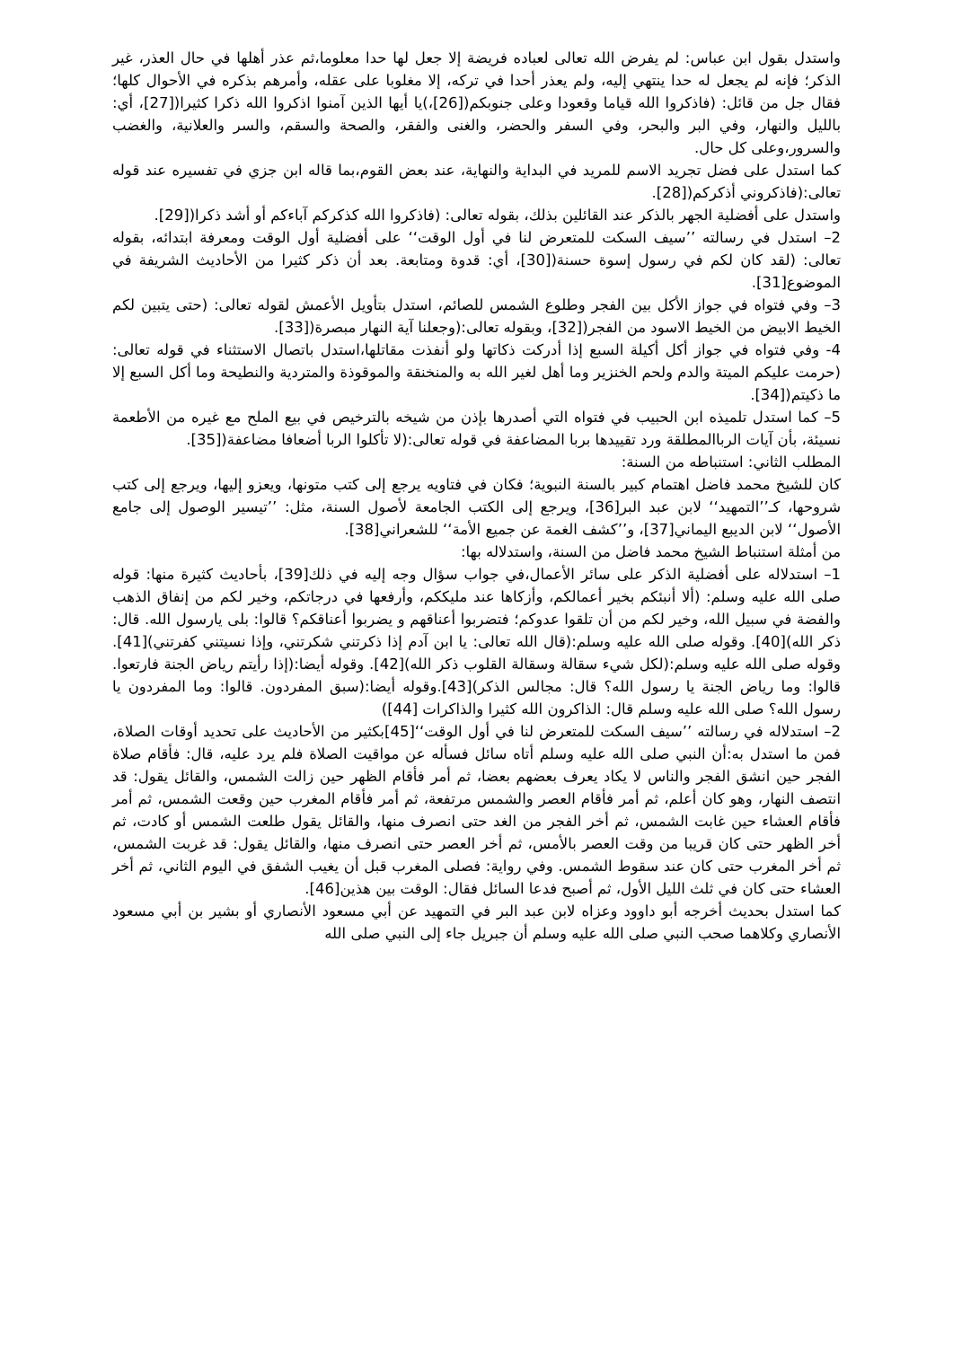واستدل بقول ابن عباس: لم يفرض الله تعالى لعباده فريضة إلا جعل لها حدا معلوما،ثم عذر أهلها في حال العذر، غير الذكر؛ فإنه لم يجعل له حدا ينتهي إليه، ولم يعذر أحدا في تركه، إلا مغلوبا على عقله، وأمرهم بذكره في الأحوال كلها؛ فقال جل من قائل: (فاذكروا الله قياما وقعودا وعلى جنوبكم([26]،)يا أيها الذين آمنوا اذكروا الله ذكرا كثيرا([27]، أي: بالليل والنهار، وفي البر والبحر، وفي السفر والحضر، والغنى والفقر، والصحة والسقم، والسر والعلانية، والغضب والسرور،وعلى كل حال.
كما استدل على فضل تجريد الاسم للمريد في البداية والنهاية، عند بعض القوم،بما قاله ابن جزي في تفسيره عند قوله تعالى:(فاذكروني أذكركم([28].
واستدل على أفضلية الجهر بالذكر عند القائلين بذلك، بقوله تعالى: (فاذكروا الله كذكركم آباءكم أو أشد ذكرا([29].
2– استدل في رسالته ’’سيف السكت للمتعرض لنا في أول الوقت‘‘ على أفضلية أول الوقت ومعرفة ابتدائه، بقوله تعالى: (لقد كان لكم في رسول إسوة حسنة([30]، أي: قدوة ومتابعة. بعد أن ذكر كثيرا من الأحاديث الشريفة في الموضوع[31].
3– وفي فتواه في جواز الأكل بين الفجر وطلوع الشمس للصائم، استدل بتأويل الأعمش لقوله تعالى: (حتى يتبين لكم الخيط الابيض من الخيط الاسود من الفجر([32]، وبقوله تعالى:(وجعلنا آية النهار مبصرة([33].
4- وفي فتواه في جواز أكل أكيلة السبع إذا أدركت ذكاتها ولو أنفذت مقاتلها،استدل باتصال الاستثناء في قوله تعالى: (حرمت عليكم الميتة والدم ولحم الخنزير وما أهل لغير الله به والمنخنقة والموقوذة والمتردية والنطيحة وما أكل السبع إلا ما ذكيتم([34].
5– كما استدل تلميذه ابن الحبيب في فتواه التي أصدرها بإذن من شيخه بالترخيص في بيع الملح مع غيره من الأطعمة نسيئة، بأن آيات الرباالمطلقة ورد تقييدها بربا المضاعفة في قوله تعالى:(لا تأكلوا الربا أضعافا مضاعفة([35].
المطلب الثاني: استنباطه من السنة:
كان للشيخ محمد فاضل اهتمام كبير بالسنة النبوية؛ فكان في فتاويه يرجع إلى كتب متونها، ويعزو إليها، ويرجع إلى كتب شروحها، كـ’’التمهيد‘‘ لابن عبد البر[36]، ويرجع إلى الكتب الجامعة لأصول السنة، مثل: ’’تيسير الوصول إلى جامع الأصول‘‘ لابن الديبع اليماني[37]، و’’كشف الغمة عن جميع الأمة‘‘ للشعراني[38].
من أمثلة استنباط الشيخ محمد فاضل من السنة، واستدلاله بها:
1– استدلاله على أفضلية الذكر على سائر الأعمال،في جواب سؤال وجه إليه في ذلك[39]، بأحاديث كثيرة منها: قوله صلى الله عليه وسلم: (ألا أنبئكم بخير أعمالكم، وأزكاها عند مليككم، وأرفعها في درجاتكم، وخير لكم من إنفاق الذهب والفضة في سبيل الله، وخير لكم من أن تلقوا عدوكم؛ فتضربوا أعناقهم و يضربوا أعناقكم؟ قالوا: بلى يارسول الله. قال: ذكر الله)[40]. وقوله صلى الله عليه وسلم:(قال الله تعالى: يا ابن آدم إذا ذكرتني شكرتني، وإذا نسيتني كفرتني)[41]. وقوله صلى الله عليه وسلم:(لكل شيء سقالة وسقالة القلوب ذكر الله)[42]. وقوله أيضا:(إذا رأيتم رياض الجنة فارتعوا. قالوا: وما رياض الجنة يا رسول الله؟ قال: مجالس الذكر)[43].وقوله أيضا:(سبق المفردون. قالوا: وما المفردون يا رسول الله؟ صلى الله عليه وسلم قال: الذاكرون الله كثيرا والذاكرات [44])
2– استدلاله في رسالته ’’سيف السكت للمتعرض لنا في أول الوقت‘‘[45]بكثير من الأحاديث على تحديد أوقات الصلاة، فمن ما استدل به:أن النبي صلى الله عليه وسلم أتاه سائل فسأله عن مواقيت الصلاة فلم يرد عليه، قال: فأقام صلاة الفجر حين انشق الفجر والناس لا يكاد يعرف بعضهم بعضا، ثم أمر فأقام الظهر حين زالت الشمس، والقائل يقول: قد انتصف النهار، وهو كان أعلم، ثم أمر فأقام العصر والشمس مرتفعة، ثم أمر فأقام المغرب حين وقعت الشمس، ثم أمر فأقام العشاء حين غابت الشمس، ثم أخر الفجر من الغد حتى انصرف منها، والقائل يقول طلعت الشمس أو كادت، ثم أخر الظهر حتى كان قريبا من وقت العصر بالأمس، ثم أخر العصر حتى انصرف منها، والقائل يقول: قد غربت الشمس، ثم أخر المغرب حتى كان عند سقوط الشمس. وفي رواية: فصلى المغرب قبل أن يغيب الشفق في اليوم الثاني، ثم أخر العشاء حتى كان في ثلث الليل الأول، ثم أصبح فدعا السائل فقال: الوقت بين هذين[46].
كما استدل بحديث أخرجه أبو داوود وعزاه لابن عبد البر في التمهيد عن أبي مسعود الأنصاري أو بشير بن أبي مسعود الأنصاري وكلاهما صحب النبي صلى الله عليه وسلم أن جبريل جاء إلى النبي صلى الله